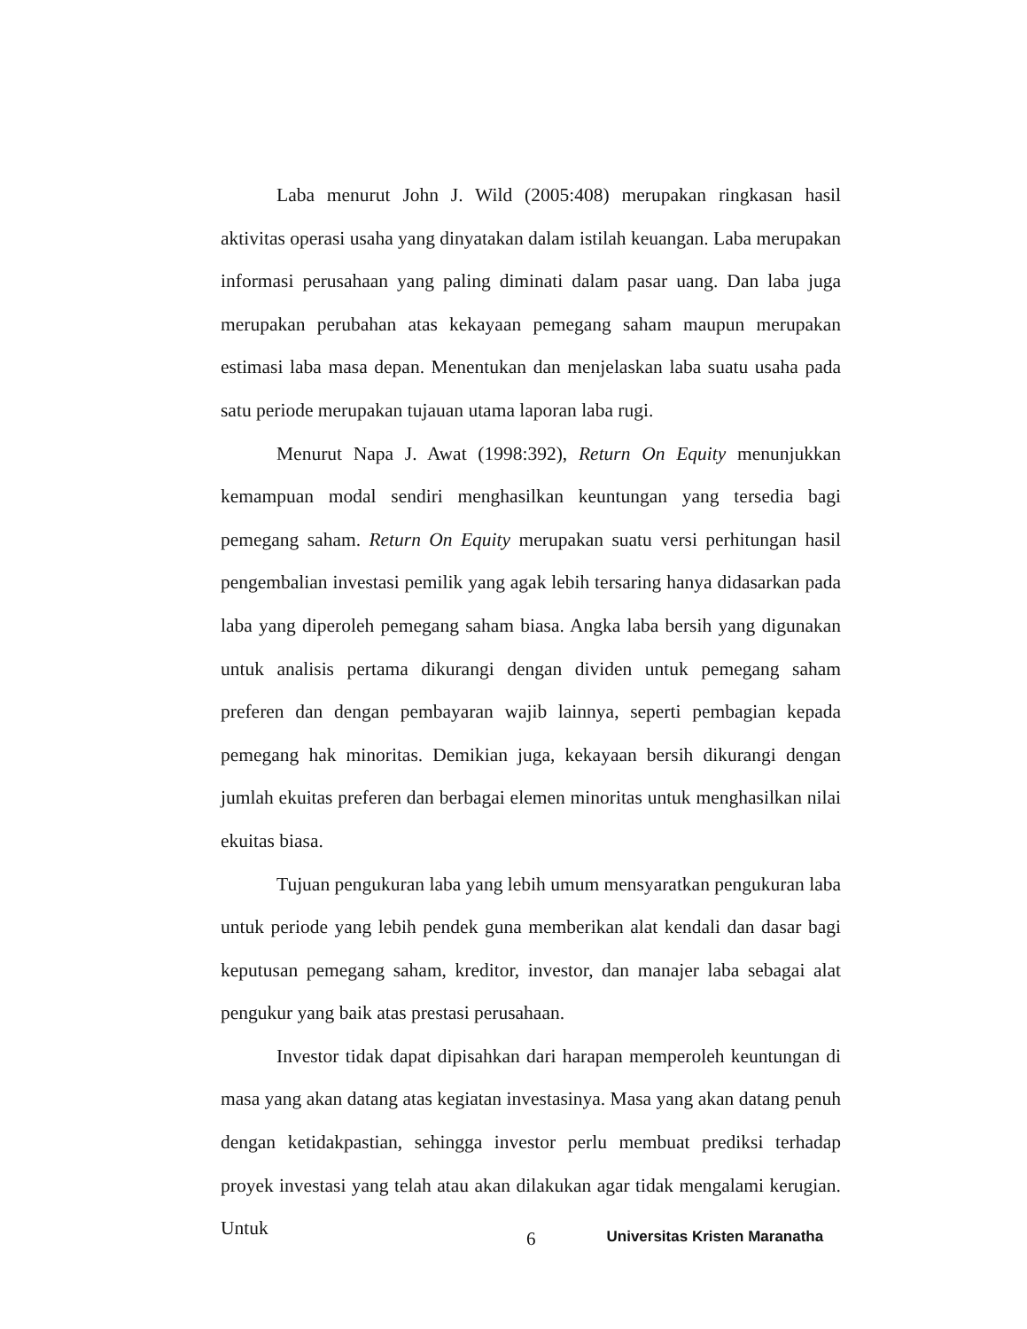Laba menurut John J. Wild (2005:408) merupakan ringkasan hasil aktivitas operasi usaha yang dinyatakan dalam istilah keuangan. Laba merupakan informasi perusahaan yang paling diminati dalam pasar uang. Dan laba juga merupakan perubahan atas kekayaan pemegang saham maupun merupakan estimasi laba masa depan. Menentukan dan menjelaskan laba suatu usaha pada satu periode merupakan tujauan utama laporan laba rugi.
Menurut Napa J. Awat (1998:392), Return On Equity menunjukkan kemampuan modal sendiri menghasilkan keuntungan yang tersedia bagi pemegang saham. Return On Equity merupakan suatu versi perhitungan hasil pengembalian investasi pemilik yang agak lebih tersaring hanya didasarkan pada laba yang diperoleh pemegang saham biasa. Angka laba bersih yang digunakan untuk analisis pertama dikurangi dengan dividen untuk pemegang saham preferen dan dengan pembayaran wajib lainnya, seperti pembagian kepada pemegang hak minoritas. Demikian juga, kekayaan bersih dikurangi dengan jumlah ekuitas preferen dan berbagai elemen minoritas untuk menghasilkan nilai ekuitas biasa.
Tujuan pengukuran laba yang lebih umum mensyaratkan pengukuran laba untuk periode yang lebih pendek guna memberikan alat kendali dan dasar bagi keputusan pemegang saham, kreditor, investor, dan manajer laba sebagai alat pengukur yang baik atas prestasi perusahaan.
Investor tidak dapat dipisahkan dari harapan memperoleh keuntungan di masa yang akan datang atas kegiatan investasinya. Masa yang akan datang penuh dengan ketidakpastian, sehingga investor perlu membuat prediksi terhadap proyek investasi yang telah atau akan dilakukan agar tidak mengalami kerugian. Untuk
6 Universitas Kristen Maranatha